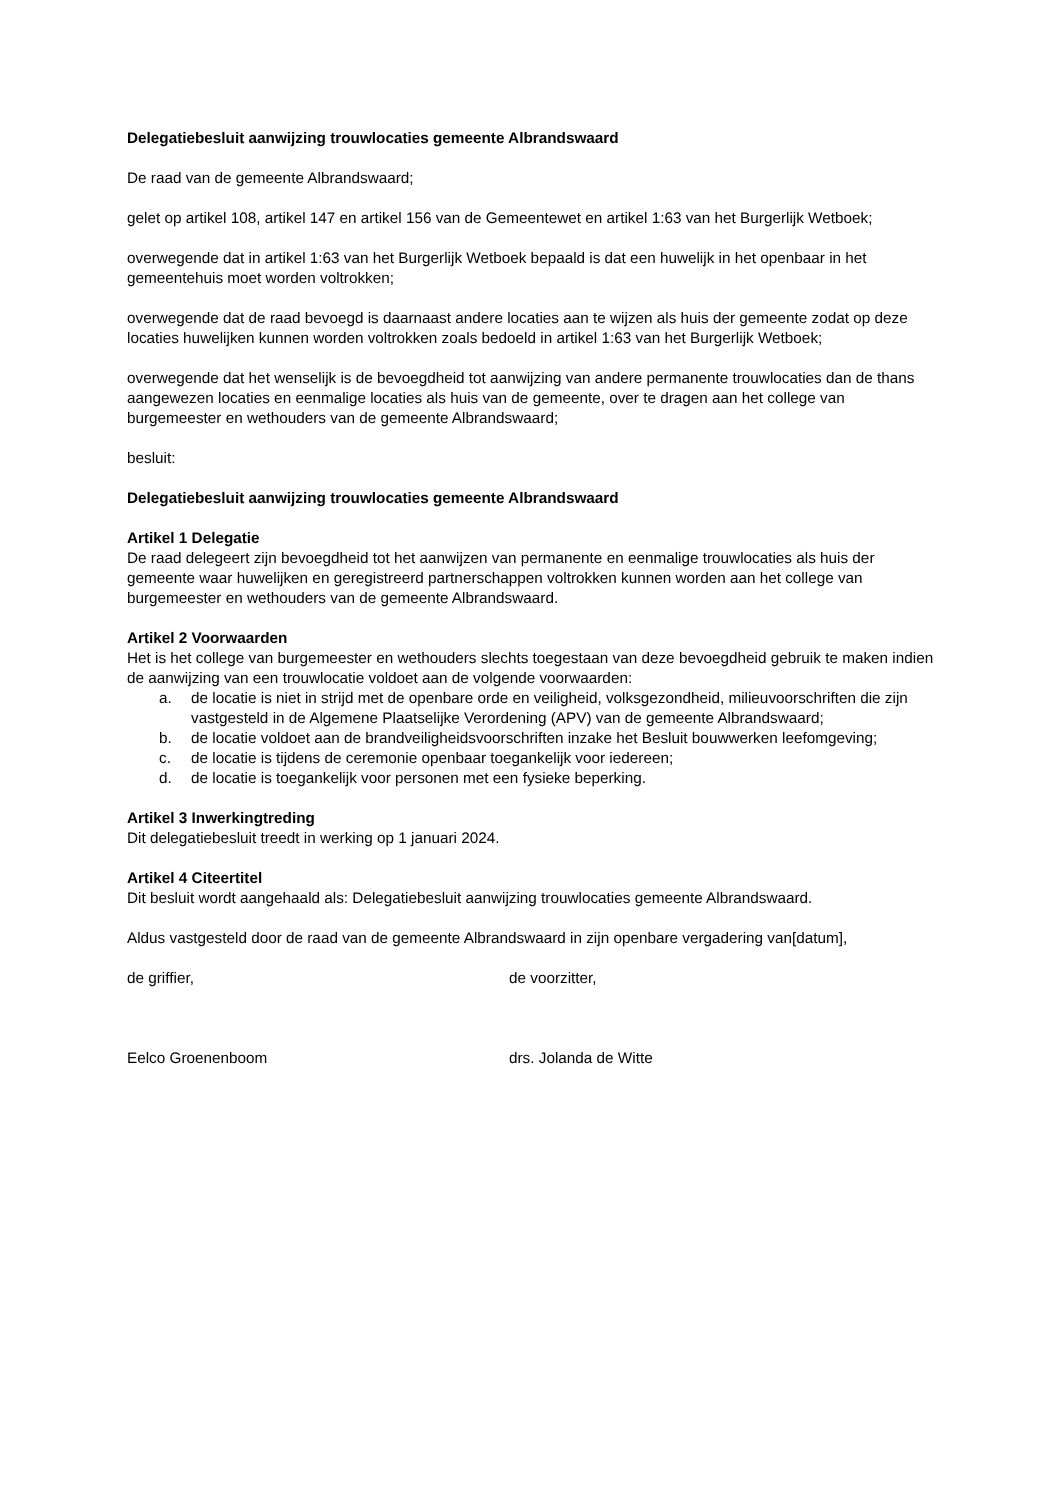Delegatiebesluit aanwijzing trouwlocaties gemeente Albrandswaard
De raad van de gemeente Albrandswaard;
gelet op artikel 108, artikel 147 en artikel 156 van de Gemeentewet en artikel 1:63 van het Burgerlijk Wetboek;
overwegende dat in artikel 1:63 van het Burgerlijk Wetboek bepaald is dat een huwelijk in het openbaar in het gemeentehuis moet worden voltrokken;
overwegende dat de raad bevoegd is daarnaast andere locaties aan te wijzen als huis der gemeente zodat op deze locaties huwelijken kunnen worden voltrokken zoals bedoeld in artikel 1:63 van het Burgerlijk Wetboek;
overwegende dat het wenselijk is de bevoegdheid tot aanwijzing van andere permanente trouwlocaties dan de thans aangewezen locaties en eenmalige locaties als huis van de gemeente, over te dragen aan het college van burgemeester en wethouders van de gemeente Albrandswaard;
besluit:
Delegatiebesluit aanwijzing trouwlocaties gemeente Albrandswaard
Artikel 1 Delegatie
De raad delegeert zijn bevoegdheid tot het aanwijzen van permanente en eenmalige trouwlocaties als huis der gemeente waar huwelijken en geregistreerd partnerschappen voltrokken kunnen worden aan het college van burgemeester en wethouders van de gemeente Albrandswaard.
Artikel 2 Voorwaarden
Het is het college van burgemeester en wethouders slechts toegestaan van deze bevoegdheid gebruik te maken indien de aanwijzing van een trouwlocatie voldoet aan de volgende voorwaarden:
a. de locatie is niet in strijd met de openbare orde en veiligheid, volksgezondheid, milieuvoorschriften die zijn vastgesteld in de Algemene Plaatselijke Verordening (APV) van de gemeente Albrandswaard;
b. de locatie voldoet aan de brandveiligheidsvoorschriften inzake het Besluit bouwwerken leefomgeving;
c. de locatie is tijdens de ceremonie openbaar toegankelijk voor iedereen;
d. de locatie is toegankelijk voor personen met een fysieke beperking.
Artikel 3 Inwerkingtreding
Dit delegatiebesluit treedt in werking op 1 januari 2024.
Artikel 4 Citeertitel
Dit besluit wordt aangehaald als: Delegatiebesluit aanwijzing trouwlocaties gemeente Albrandswaard.
Aldus vastgesteld door de raad van de gemeente Albrandswaard in zijn openbare vergadering van[datum],
de griffier, de voorzitter,
Eelco Groenenboom drs. Jolanda de Witte